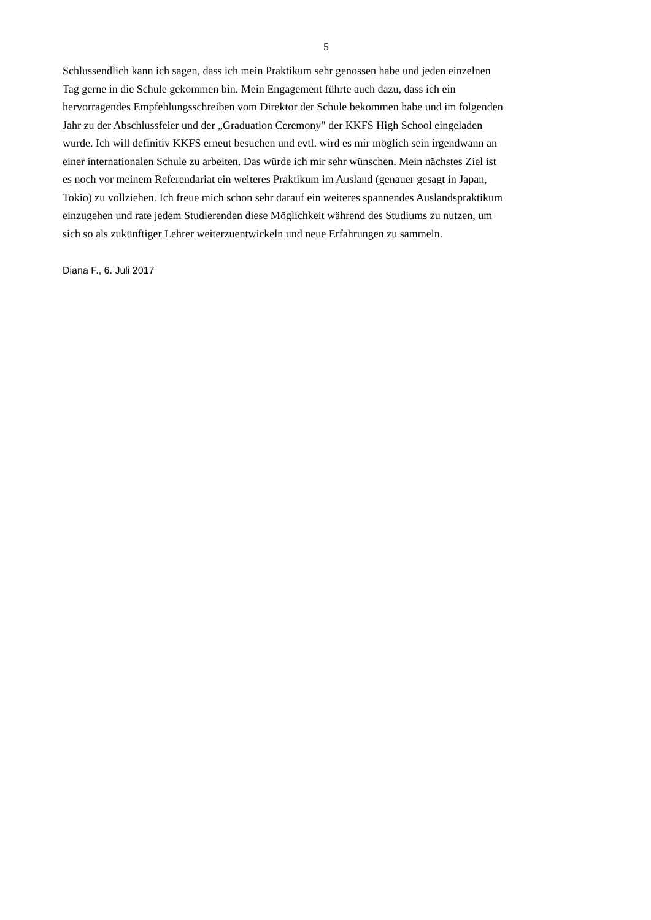5
Schlussendlich kann ich sagen, dass ich mein Praktikum sehr genossen habe und jeden einzelnen
Tag gerne in die Schule gekommen bin. Mein Engagement führte auch dazu, dass ich ein
hervorragendes Empfehlungsschreiben vom Direktor der Schule bekommen habe und im folgenden
Jahr zu der Abschlussfeier und der „Graduation Ceremony" der KKFS High School eingeladen
wurde. Ich will definitiv KKFS erneut besuchen und evtl. wird es mir möglich sein irgendwann an
einer internationalen Schule zu arbeiten. Das würde ich mir sehr wünschen. Mein nächstes Ziel ist
es noch vor meinem Referendariat ein weiteres Praktikum im Ausland (genauer gesagt in Japan,
Tokio) zu vollziehen. Ich freue mich schon sehr darauf ein weiteres spannendes Auslandspraktikum
einzugehen und rate jedem Studierenden diese Möglichkeit während des Studiums zu nutzen, um
sich so als zukünftiger Lehrer weiterzuentwickeln und neue Erfahrungen zu sammeln.
Diana F., 6. Juli 2017